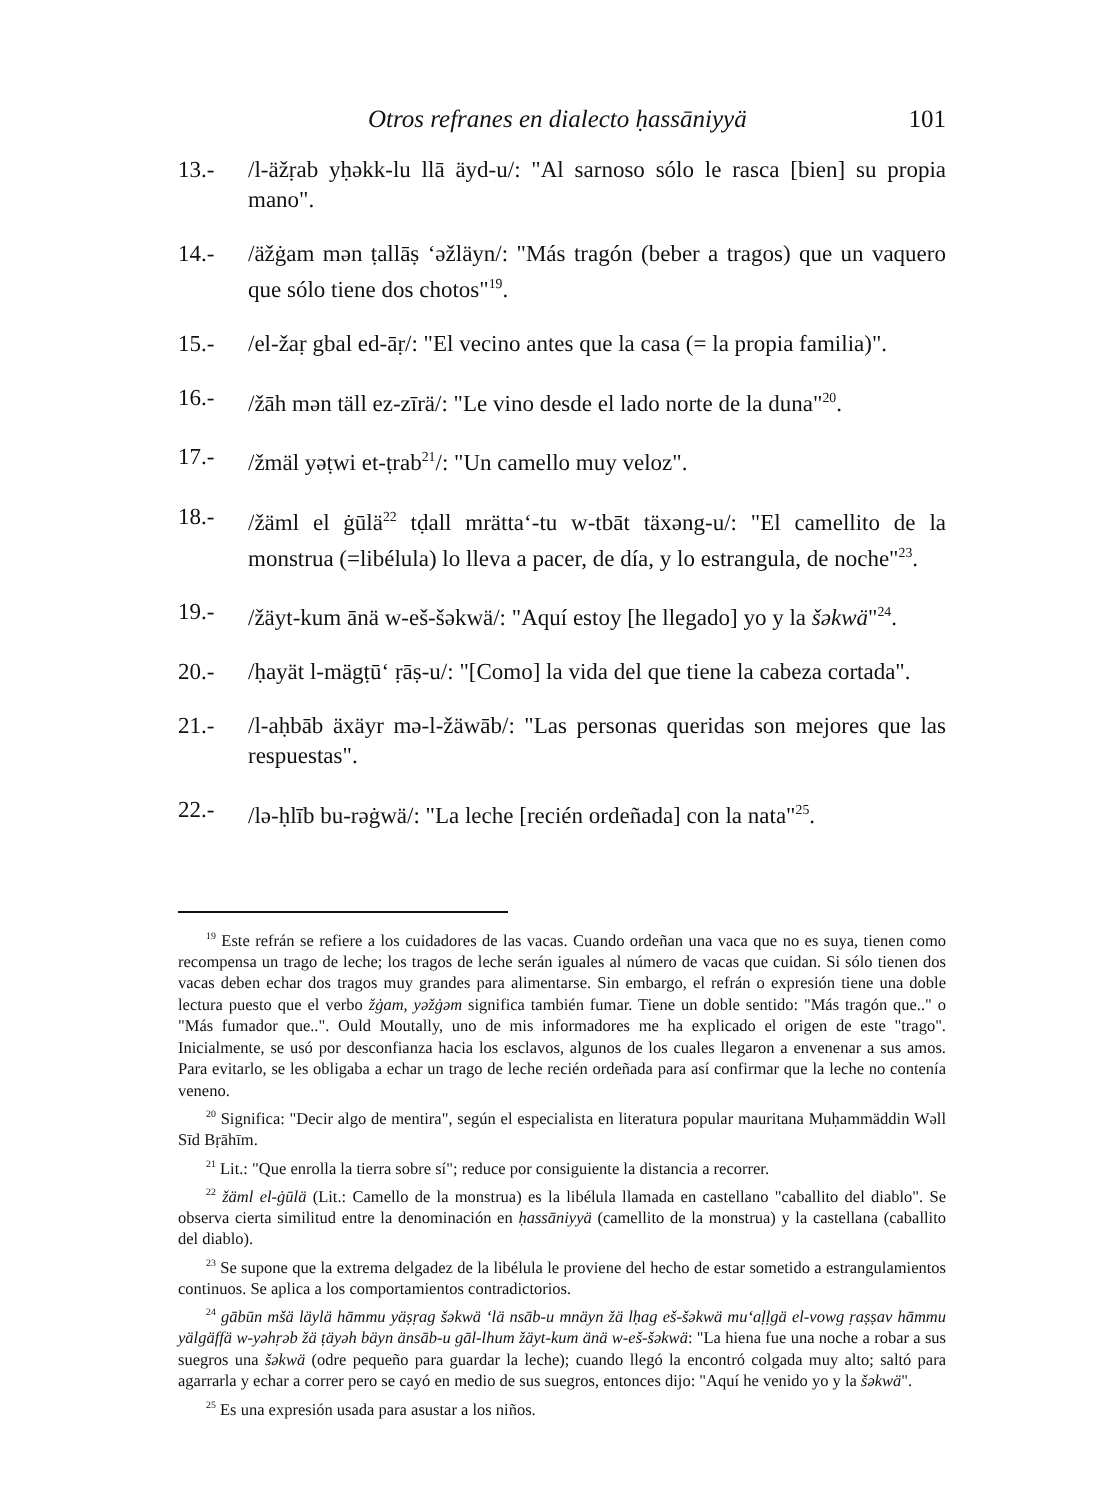Otros refranes en dialecto ḥassāniyyä 101
13.- /l-äžṛab yḥəkk-lu llā äyd-u/: "Al sarnoso sólo le rasca [bien] su propia mano".
14.- /äžġam mən ṭallāṣ ‘əžläyn/: "Más tragón (beber a tragos) que un vaquero que sólo tiene dos chotos"<sup>19</sup>.
15.- /el-žaṛ gbal ed-āṛ/: "El vecino antes que la casa (= la propia familia)".
16.- /žāh mən täll ez-zīrä/: "Le vino desde el lado norte de la duna"<sup>20</sup>.
17.- /žmäl yəṭwi et-ṭrab<sup>21</sup>/: "Un camello muy veloz".
18.- /žäml el ġūlä<sup>22</sup> tḍall mrätta‘-tu w-tbāt täxəng-u/: "El camellito de la monstrua (=libélula) lo lleva a pacer, de día, y lo estrangula, de noche"<sup>23</sup>.
19.- /žäyt-kum ānä w-eš-šəkwä/: "Aquí estoy [he llegado] yo y la šəkwä"<sup>24</sup>.
20.- /ḥayät l-mägṭū‘ ṛāṣ-u/: "[Como] la vida del que tiene la cabeza cortada".
21.- /l-aḥbāb äxäyr mə-l-žäwāb/: "Las personas queridas son mejores que las respuestas".
22.- /lə-ḥlīb bu-rəġwä/: "La leche [recién ordeñada] con la nata"<sup>25</sup>.
<sup>19</sup> Este refrán se refiere a los cuidadores de las vacas. Cuando ordeñan una vaca que no es suya, tienen como recompensa un trago de leche; los tragos de leche serán iguales al número de vacas que cuidan. Si sólo tienen dos vacas deben echar dos tragos muy grandes para alimentarse. Sin embargo, el refrán o expresión tiene una doble lectura puesto que el verbo žġam, yəžġəm significa también fumar. Tiene un doble sentido: "Más tragón que.." o "Más fumador que..". Ould Moutally, uno de mis informadores me ha explicado el origen de este "trago". Inicialmente, se usó por desconfianza hacia los esclavos, algunos de los cuales llegaron a envenenar a sus amos. Para evitarlo, se les obligaba a echar un trago de leche recién ordeñada para así confirmar que la leche no contenía veneno.
<sup>20</sup> Significa: "Decir algo de mentira", según el especialista en literatura popular mauritana Muḥammäddin Wəll Sīd Bṛāhīm.
<sup>21</sup> Lit.: "Que enrolla la tierra sobre sí"; reduce por consiguiente la distancia a recorrer.
<sup>22</sup> žäml el-ġūlä (Lit.: Camello de la monstrua) es la libélula llamada en castellano "caballito del diablo". Se observa cierta similitud entre la denominación en ḥassāniyyä (camellito de la monstrua) y la castellana (caballito del diablo).
<sup>23</sup> Se supone que la extrema delgadez de la libélula le proviene del hecho de estar sometido a estrangulamientos continuos. Se aplica a los comportamientos contradictorios.
<sup>24</sup> gābūn mšä läylä hāmmu yäṣṛag šəkwä ‘lä nsāb-u mnäyn žä lḥag eš-šəkwä mu‘aḷḷgä el-vowg ṛaṣṣav hāmmu yälgäffä w-yəhṛəb žä ṭäyəh bäyn änsāb-u gāl-lhum žäyt-kum änä w-eš-šəkwä: "La hiena fue una noche a robar a sus suegros una šəkwä (odre pequeño para guardar la leche); cuando llegó la encontró colgada muy alto; saltó para agarrarla y echar a correr pero se cayó en medio de sus suegros, entonces dijo: "Aquí he venido yo y la šəkwä".
<sup>25</sup> Es una expresión usada para asustar a los niños.